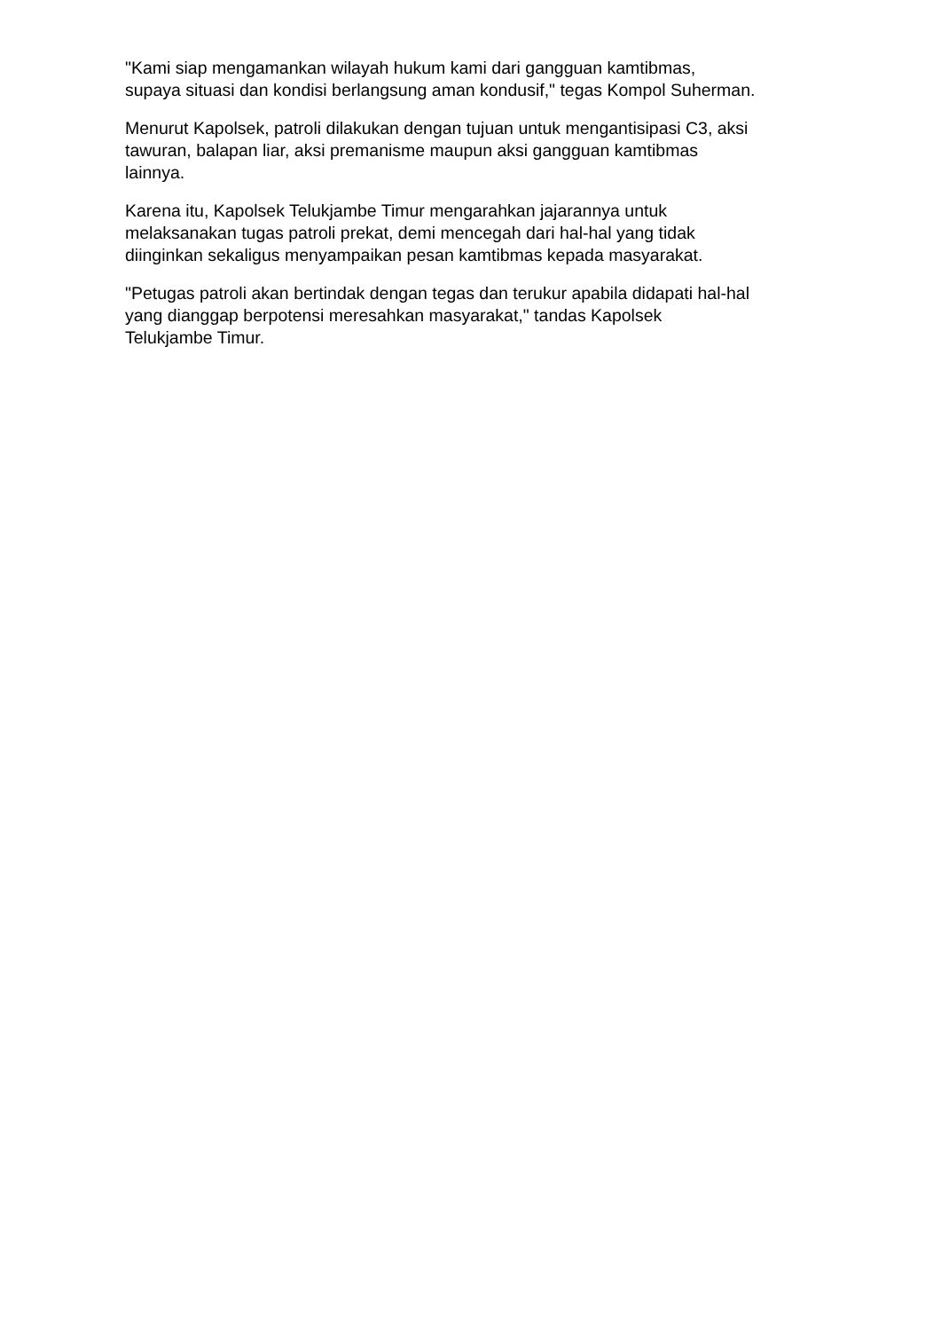"Kami siap mengamankan wilayah hukum kami dari gangguan kamtibmas,
supaya situasi dan kondisi berlangsung aman kondusif," tegas Kompol Suherman.
Menurut Kapolsek, patroli dilakukan dengan tujuan untuk mengantisipasi C3, aksi
tawuran, balapan liar, aksi premanisme maupun aksi gangguan kamtibmas
lainnya.
Karena itu, Kapolsek Telukjambe Timur mengarahkan jajarannya untuk
melaksanakan tugas patroli prekat, demi mencegah dari hal-hal yang tidak
diinginkan sekaligus menyampaikan pesan kamtibmas kepada masyarakat.
"Petugas patroli akan bertindak dengan tegas dan terukur apabila didapati hal-hal
yang dianggap berpotensi meresahkan masyarakat," tandas Kapolsek
Telukjambe Timur.